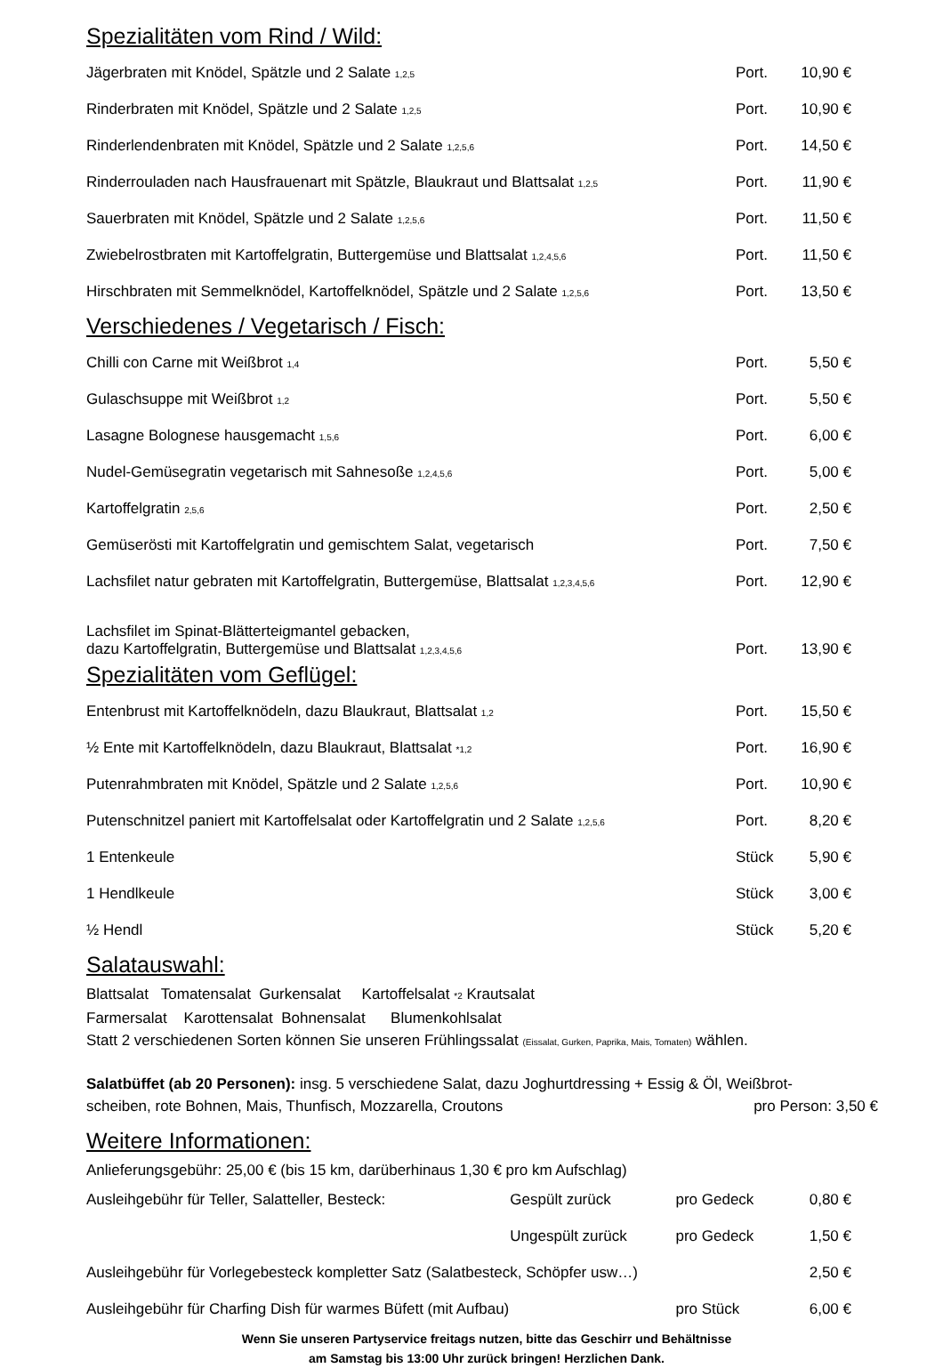Spezialitäten vom Rind / Wild:
| Jägerbraten mit Knödel, Spätzle und 2 Salate 1,2,5 | Port. | 10,90 € |
| Rinderbraten mit Knödel, Spätzle und 2 Salate 1,2,5 | Port. | 10,90 € |
| Rinderlendenbraten mit Knödel, Spätzle und 2 Salate 1,2,5,6 | Port. | 14,50 € |
| Rinderrouladen nach Hausfrauenart mit Spätzle, Blaukraut und Blattsalat 1,2,5 | Port. | 11,90 € |
| Sauerbraten mit Knödel, Spätzle und 2 Salate 1,2,5,6 | Port. | 11,50 € |
| Zwiebelrostbraten mit Kartoffelgratin, Buttergemüse und Blattsalat 1,2,4,5,6 | Port. | 11,50 € |
| Hirschbraten mit Semmelknödel, Kartoffelknödel, Spätzle und 2 Salate 1,2,5,6 | Port. | 13,50 € |
Verschiedenes / Vegetarisch / Fisch:
| Chilli con Carne mit Weißbrot 1,4 | Port. | 5,50 € |
| Gulaschsuppe mit Weißbrot 1,2 | Port. | 5,50 € |
| Lasagne Bolognese hausgemacht 1,5,6 | Port. | 6,00 € |
| Nudel-Gemüsegratin vegetarisch mit Sahnesoße 1,2,4,5,6 | Port. | 5,00 € |
| Kartoffelgratin 2,5,6 | Port. | 2,50 € |
| Gemüserösti mit Kartoffelgratin und gemischtem Salat, vegetarisch | Port. | 7,50 € |
| Lachsfilet natur gebraten mit Kartoffelgratin, Buttergemüse, Blattsalat 1,2,3,4,5,6 | Port. | 12,90 € |
| Lachsfilet im Spinat-Blätterteigmantel gebacken, dazu Kartoffelgratin, Buttergemüse und Blattsalat 1,2,3,4,5,6 | Port. | 13,90 € |
Spezialitäten vom Geflügel:
| Entenbrust mit Kartoffelknödeln, dazu Blaukraut, Blattsalat 1,2 | Port. | 15,50 € |
| ½ Ente mit Kartoffelknödeln, dazu Blaukraut, Blattsalat *1,2 | Port. | 16,90 € |
| Putenrahmbraten mit Knödel, Spätzle und 2 Salate 1,2,5,6 | Port. | 10,90 € |
| Putenschnitzel paniert mit Kartoffelsalat oder Kartoffelgratin und 2 Salate 1,2,5,6 | Port. | 8,20 € |
| 1 Entenkeule | Stück | 5,90 € |
| 1 Hendlkeule | Stück | 3,00 € |
| ½ Hendl | Stück | 5,20 € |
Salatauswahl:
Blattsalat Tomatensalat Gurkensalat Kartoffelsalat *2 Krautsalat
Farmersalat Karottensalat Bohnensalat Blumenkohlsalat
Statt 2 verschiedenen Sorten können Sie unseren Frühlingssalat (Eissalat, Gurken, Paprika, Mais, Tomaten) wählen.
Salatbüffet (ab 20 Personen): insg. 5 verschiedene Salat, dazu Joghurtdressing + Essig & Öl, Weißbrot-
scheiben, rote Bohnen, Mais, Thunfisch, Mozzarella, Croutons pro Person: 3,50 €
Weitere Informationen:
| Anlieferungsgebühr: 25,00 € (bis 15 km, darüberhinaus 1,30 € pro km Aufschlag) | | | |
| Ausleihgebühr für Teller, Salatteller, Besteck: | Gespült zurück | pro Gedeck | 0,80 € |
| | Ungespült zurück | pro Gedeck | 1,50 € |
| Ausleihgebühr für Vorlegebesteck kompletter Satz (Salatbesteck, Schöpfer usw…) | | | 2,50 € |
| Ausleihgebühr für Charfing Dish für warmes Büfett (mit Aufbau) | | pro Stück | 6,00 € |
Wenn Sie unseren Partyservice freitags nutzen, bitte das Geschirr und Behältnisse
am Samstag bis 13:00 Uhr zurück bringen! Herzlichen Dank.